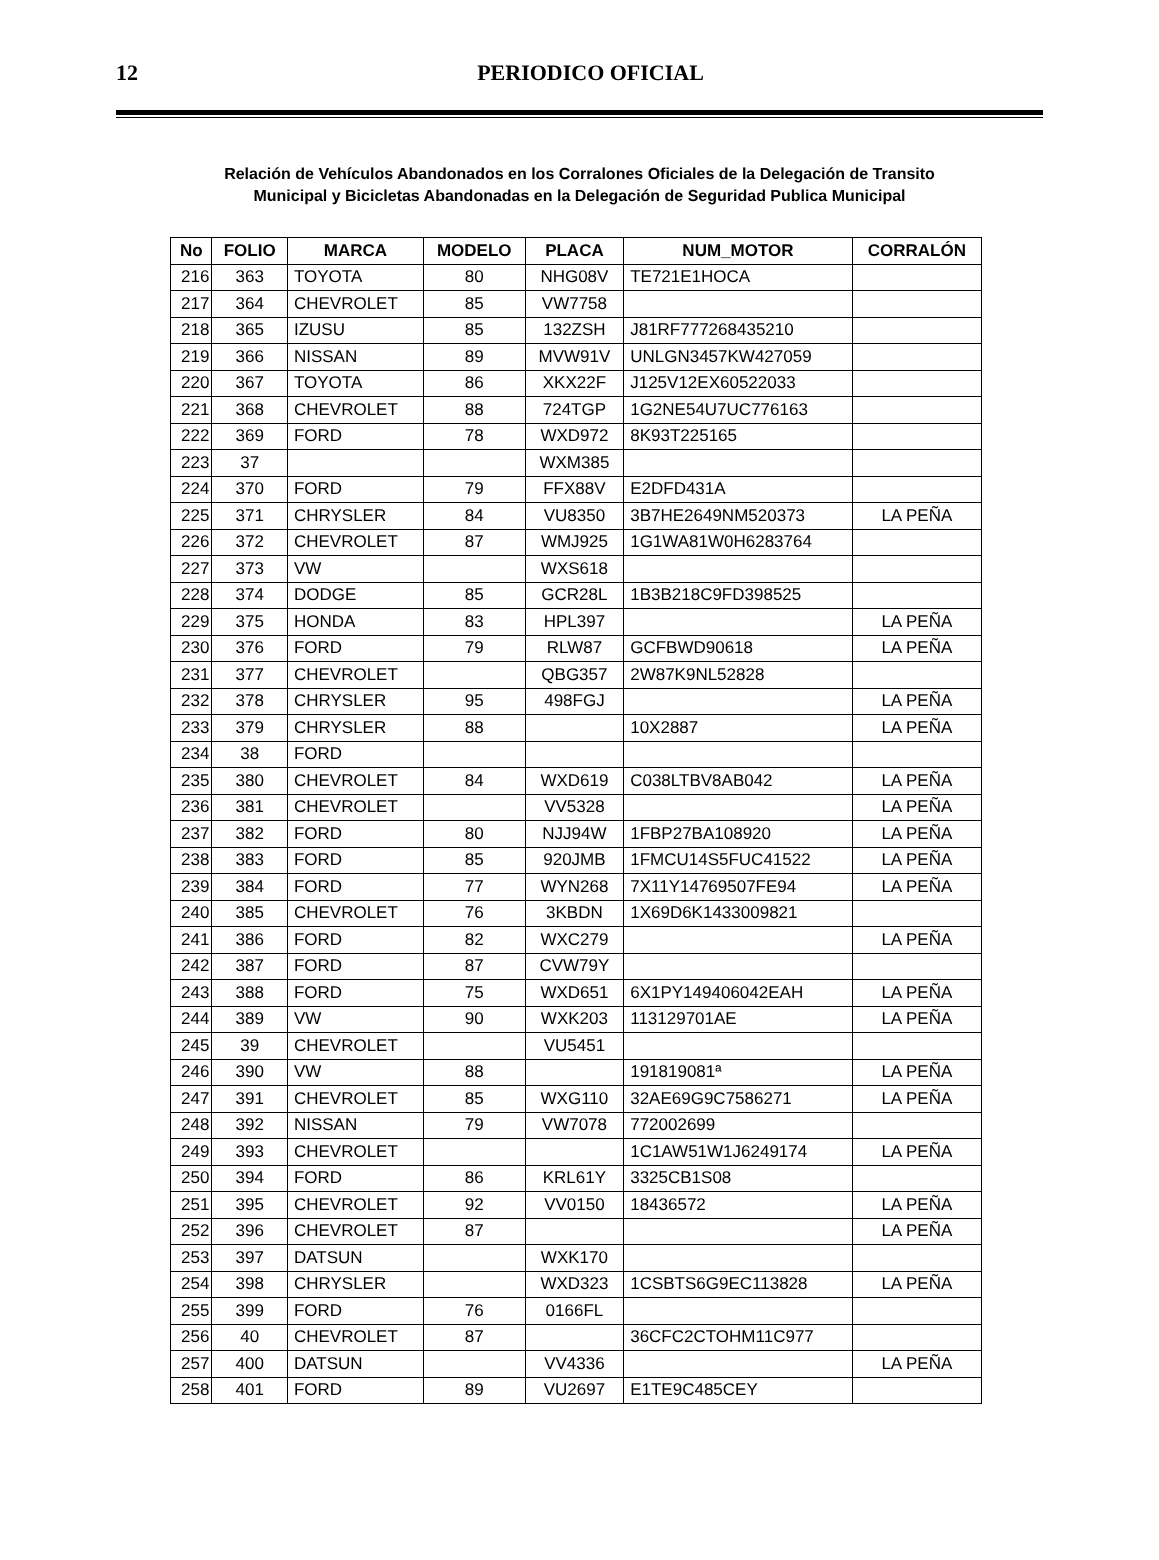12
PERIODICO OFICIAL
Relación de Vehículos Abandonados en los Corralones Oficiales de la Delegación de Transito
Municipal y Bicicletas Abandonadas en la Delegación de Seguridad Publica Municipal
| No | FOLIO | MARCA | MODELO | PLACA | NUM_MOTOR | CORRALÓN |
| --- | --- | --- | --- | --- | --- | --- |
| 216 | 363 | TOYOTA | 80 | NHG08V | TE721E1HOCA | |
| 217 | 364 | CHEVROLET | 85 | VW7758 | | |
| 218 | 365 | IZUSU | 85 | 132ZSH | J81RF777268435210 | |
| 219 | 366 | NISSAN | 89 | MVW91V | UNLGN3457KW427059 | |
| 220 | 367 | TOYOTA | 86 | XKX22F | J125V12EX60522033 | |
| 221 | 368 | CHEVROLET | 88 | 724TGP | 1G2NE54U7UC776163 | |
| 222 | 369 | FORD | 78 | WXD972 | 8K93T225165 | |
| 223 | 37 | | | WXM385 | | |
| 224 | 370 | FORD | 79 | FFX88V | E2DFD431A | |
| 225 | 371 | CHRYSLER | 84 | VU8350 | 3B7HE2649NM520373 | LA PEÑA |
| 226 | 372 | CHEVROLET | 87 | WMJ925 | 1G1WA81W0H6283764 | |
| 227 | 373 | VW | | WXS618 | | |
| 228 | 374 | DODGE | 85 | GCR28L | 1B3B218C9FD398525 | |
| 229 | 375 | HONDA | 83 | HPL397 | | LA PEÑA |
| 230 | 376 | FORD | 79 | RLW87 | GCFBWD90618 | LA PEÑA |
| 231 | 377 | CHEVROLET | | QBG357 | 2W87K9NL52828 | |
| 232 | 378 | CHRYSLER | 95 | 498FGJ | | LA PEÑA |
| 233 | 379 | CHRYSLER | 88 | | 10X2887 | LA PEÑA |
| 234 | 38 | FORD | | | | |
| 235 | 380 | CHEVROLET | 84 | WXD619 | C038LTBV8AB042 | LA PEÑA |
| 236 | 381 | CHEVROLET | | VV5328 | | LA PEÑA |
| 237 | 382 | FORD | 80 | NJJ94W | 1FBP27BA108920 | LA PEÑA |
| 238 | 383 | FORD | 85 | 920JMB | 1FMCU14S5FUC41522 | LA PEÑA |
| 239 | 384 | FORD | 77 | WYN268 | 7X11Y14769507FE94 | LA PEÑA |
| 240 | 385 | CHEVROLET | 76 | 3KBDN | 1X69D6K1433009821 | |
| 241 | 386 | FORD | 82 | WXC279 | | LA PEÑA |
| 242 | 387 | FORD | 87 | CVW79Y | | |
| 243 | 388 | FORD | 75 | WXD651 | 6X1PY149406042EAH | LA PEÑA |
| 244 | 389 | VW | 90 | WXK203 | 113129701AE | LA PEÑA |
| 245 | 39 | CHEVROLET | | VU5451 | | |
| 246 | 390 | VW | 88 | | 191819081ª | LA PEÑA |
| 247 | 391 | CHEVROLET | 85 | WXG110 | 32AE69G9C7586271 | LA PEÑA |
| 248 | 392 | NISSAN | 79 | VW7078 | 772002699 | |
| 249 | 393 | CHEVROLET | | | 1C1AW51W1J6249174 | LA PEÑA |
| 250 | 394 | FORD | 86 | KRL61Y | 3325CB1S08 | |
| 251 | 395 | CHEVROLET | 92 | VV0150 | 18436572 | LA PEÑA |
| 252 | 396 | CHEVROLET | 87 | | | LA PEÑA |
| 253 | 397 | DATSUN | | WXK170 | | |
| 254 | 398 | CHRYSLER | | WXD323 | 1CSBTS6G9EC113828 | LA PEÑA |
| 255 | 399 | FORD | 76 | 0166FL | | |
| 256 | 40 | CHEVROLET | 87 | | 36CFC2CTOHM11C977 | |
| 257 | 400 | DATSUN | | VV4336 | | LA PEÑA |
| 258 | 401 | FORD | 89 | VU2697 | E1TE9C485CEY | |